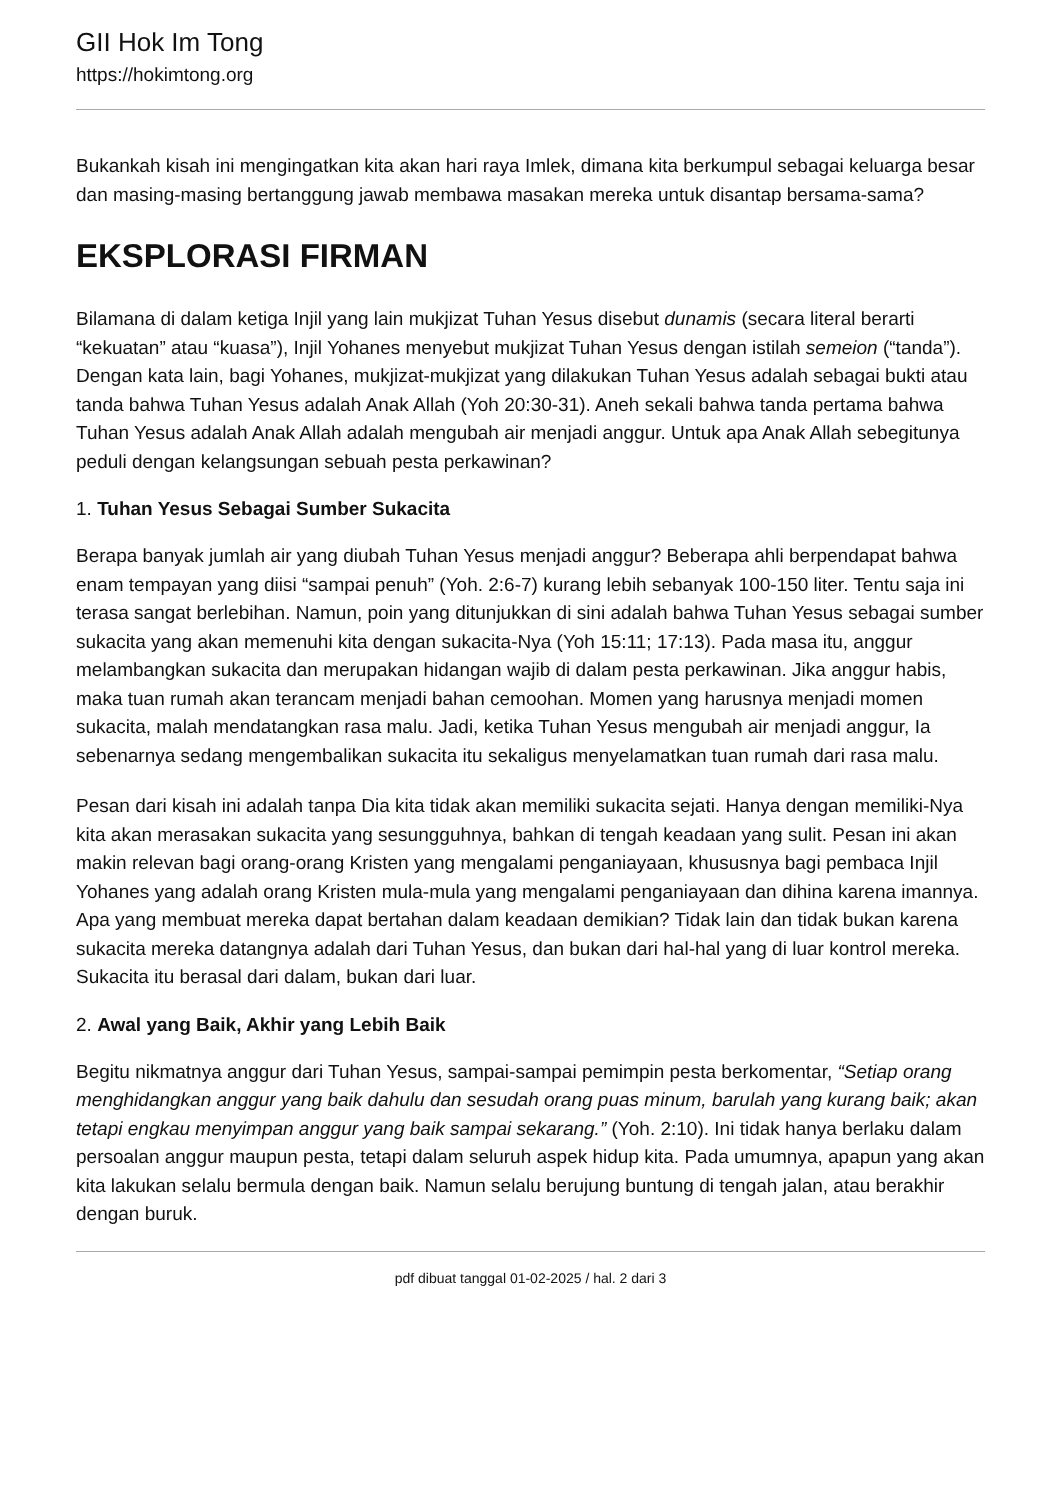GII Hok Im Tong
https://hokimtong.org
Bukankah kisah ini mengingatkan kita akan hari raya Imlek, dimana kita berkumpul sebagai keluarga besar dan masing-masing bertanggung jawab membawa masakan mereka untuk disantap bersama-sama?
EKSPLORASI FIRMAN
Bilamana di dalam ketiga Injil yang lain mukjizat Tuhan Yesus disebut dunamis (secara literal berarti “kekuatan” atau “kuasa”), Injil Yohanes menyebut mukjizat Tuhan Yesus dengan istilah semeion (“tanda”). Dengan kata lain, bagi Yohanes, mukjizat-mukjizat yang dilakukan Tuhan Yesus adalah sebagai bukti atau tanda bahwa Tuhan Yesus adalah Anak Allah (Yoh 20:30-31). Aneh sekali bahwa tanda pertama bahwa Tuhan Yesus adalah Anak Allah adalah mengubah air menjadi anggur. Untuk apa Anak Allah sebegitunya peduli dengan kelangsungan sebuah pesta perkawinan?
1. Tuhan Yesus Sebagai Sumber Sukacita
Berapa banyak jumlah air yang diubah Tuhan Yesus menjadi anggur? Beberapa ahli berpendapat bahwa enam tempayan yang diisi “sampai penuh” (Yoh. 2:6-7) kurang lebih sebanyak 100-150 liter. Tentu saja ini terasa sangat berlebihan. Namun, poin yang ditunjukkan di sini adalah bahwa Tuhan Yesus sebagai sumber sukacita yang akan memenuhi kita dengan sukacita-Nya (Yoh 15:11; 17:13). Pada masa itu, anggur melambangkan sukacita dan merupakan hidangan wajib di dalam pesta perkawinan. Jika anggur habis, maka tuan rumah akan terancam menjadi bahan cemoohan. Momen yang harusnya menjadi momen sukacita, malah mendatangkan rasa malu. Jadi, ketika Tuhan Yesus mengubah air menjadi anggur, Ia sebenarnya sedang mengembalikan sukacita itu sekaligus menyelamatkan tuan rumah dari rasa malu.
Pesan dari kisah ini adalah tanpa Dia kita tidak akan memiliki sukacita sejati. Hanya dengan memiliki-Nya kita akan merasakan sukacita yang sesungguhnya, bahkan di tengah keadaan yang sulit. Pesan ini akan makin relevan bagi orang-orang Kristen yang mengalami penganiayaan, khususnya bagi pembaca Injil Yohanes yang adalah orang Kristen mula-mula yang mengalami penganiayaan dan dihina karena imannya. Apa yang membuat mereka dapat bertahan dalam keadaan demikian? Tidak lain dan tidak bukan karena sukacita mereka datangnya adalah dari Tuhan Yesus, dan bukan dari hal-hal yang di luar kontrol mereka. Sukacita itu berasal dari dalam, bukan dari luar.
2. Awal yang Baik, Akhir yang Lebih Baik
Begitu nikmatnya anggur dari Tuhan Yesus, sampai-sampai pemimpin pesta berkomentar, “Setiap orang menghidangkan anggur yang baik dahulu dan sesudah orang puas minum, barulah yang kurang baik; akan tetapi engkau menyimpan anggur yang baik sampai sekarang.” (Yoh. 2:10). Ini tidak hanya berlaku dalam persoalan anggur maupun pesta, tetapi dalam seluruh aspek hidup kita. Pada umumnya, apapun yang akan kita lakukan selalu bermula dengan baik. Namun selalu berujung buntung di tengah jalan, atau berakhir dengan buruk.
pdf dibuat tanggal 01-02-2025 / hal. 2 dari 3